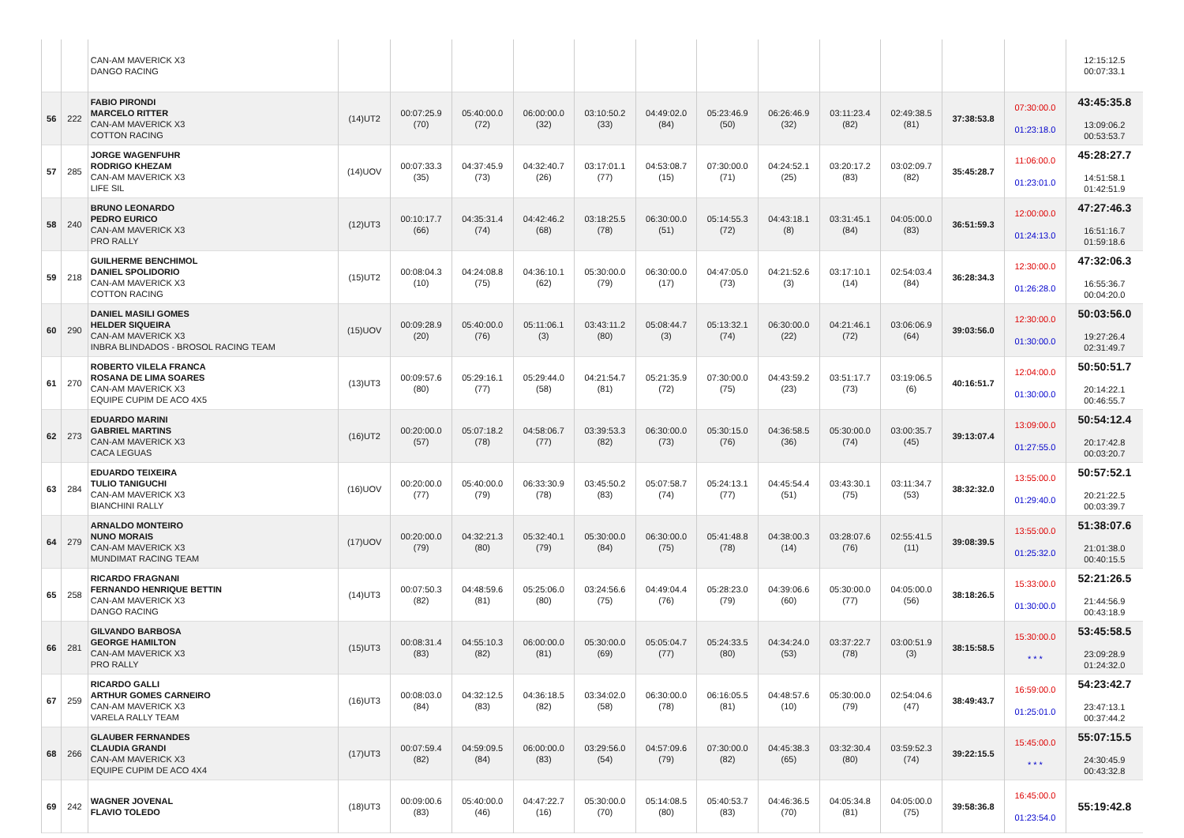| | | CAN-AM MAVERICK X3 DANGO RACING | | | | | | | | | | | | | 12:15:12.5 00:07:33.1 |
| 56 | 222 | FABIO PIRONDI MARCELO RITTER CAN-AM MAVERICK X3 COTTON RACING | (14)UT2 | 00:07:25.9 (70) | 05:40:00.0 (72) | 06:00:00.0 (32) | 03:10:50.2 (33) | 04:49:02.0 (84) | 05:23:46.9 (50) | 06:26:46.9 (32) | 03:11:23.4 (82) | 02:49:38.5 (81) | 37:38:53.8 | 07:30:00.0 01:23:18.0 | 43:45:35.8 13:09:06.2 00:53:53.7 |
| 57 | 285 | JORGE WAGENFUHR RODRIGO KHEZAM CAN-AM MAVERICK X3 LIFE SIL | (14)UOV | 00:07:33.3 (35) | 04:37:45.9 (73) | 04:32:40.7 (26) | 03:17:01.1 (77) | 04:53:08.7 (15) | 07:30:00.0 (71) | 04:24:52.1 (25) | 03:20:17.2 (83) | 03:02:09.7 (82) | 35:45:28.7 | 11:06:00.0 01:23:01.0 | 45:28:27.7 14:51:58.1 01:42:51.9 |
| 58 | 240 | BRUNO LEONARDO PEDRO EURICO CAN-AM MAVERICK X3 PRO RALLY | (12)UT3 | 00:10:17.7 (66) | 04:35:31.4 (74) | 04:42:46.2 (68) | 03:18:25.5 (78) | 06:30:00.0 (51) | 05:14:55.3 (72) | 04:43:18.1 (8) | 03:31:45.1 (84) | 04:05:00.0 (83) | 36:51:59.3 | 12:00:00.0 01:24:13.0 | 47:27:46.3 16:51:16.7 01:59:18.6 |
| 59 | 218 | GUILHERME BENCHIMOL DANIEL SPOLIDORIO CAN-AM MAVERICK X3 COTTON RACING | (15)UT2 | 00:08:04.3 (10) | 04:24:08.8 (75) | 04:36:10.1 (62) | 05:30:00.0 (79) | 06:30:00.0 (17) | 04:47:05.0 (73) | 04:21:52.6 (3) | 03:17:10.1 (14) | 02:54:03.4 (84) | 36:28:34.3 | 12:30:00.0 01:26:28.0 | 47:32:06.3 16:55:36.7 00:04:20.0 |
| 60 | 290 | DANIEL MASILI GOMES HELDER SIQUEIRA CAN-AM MAVERICK X3 INBRA BLINDADOS - BROSOL RACING TEAM | (15)UOV | 00:09:28.9 (20) | 05:40:00.0 (76) | 05:11:06.1 (3) | 03:43:11.2 (80) | 05:08:44.7 (3) | 05:13:32.1 (74) | 06:30:00.0 (22) | 04:21:46.1 (72) | 03:06:06.9 (64) | 39:03:56.0 | 12:30:00.0 01:30:00.0 | 50:03:56.0 19:27:26.4 02:31:49.7 |
| 61 | 270 | ROBERTO VILELA FRANCA ROSANA DE LIMA SOARES CAN-AM MAVERICK X3 EQUIPE CUPIM DE ACO 4X5 | (13)UT3 | 00:09:57.6 (80) | 05:29:16.1 (77) | 05:29:44.0 (58) | 04:21:54.7 (81) | 05:21:35.9 (72) | 07:30:00.0 (75) | 04:43:59.2 (23) | 03:51:17.7 (73) | 03:19:06.5 (6) | 40:16:51.7 | 12:04:00.0 01:30:00.0 | 50:50:51.7 20:14:22.1 00:46:55.7 |
| 62 | 273 | EDUARDO MARINI GABRIEL MARTINS CAN-AM MAVERICK X3 CACA LEGUAS | (16)UT2 | 00:20:00.0 (57) | 05:07:18.2 (78) | 04:58:06.7 (77) | 03:39:53.3 (82) | 06:30:00.0 (73) | 05:30:15.0 (76) | 04:36:58.5 (36) | 05:30:00.0 (74) | 03:00:35.7 (45) | 39:13:07.4 | 13:09:00.0 01:27:55.0 | 50:54:12.4 20:17:42.8 00:03:20.7 |
| 63 | 284 | EDUARDO TEIXEIRA TULIO TANIGUCHI CAN-AM MAVERICK X3 BIANCHINI RALLY | (16)UOV | 00:20:00.0 (77) | 05:40:00.0 (79) | 06:33:30.9 (78) | 03:45:50.2 (83) | 05:07:58.7 (74) | 05:24:13.1 (77) | 04:45:54.4 (51) | 03:43:30.1 (75) | 03:11:34.7 (53) | 38:32:32.0 | 13:55:00.0 01:29:40.0 | 50:57:52.1 20:21:22.5 00:03:39.7 |
| 64 | 279 | ARNALDO MONTEIRO NUNO MORAIS CAN-AM MAVERICK X3 MUNDIMAT RACING TEAM | (17)UOV | 00:20:00.0 (79) | 04:32:21.3 (80) | 05:32:40.1 (79) | 05:30:00.0 (84) | 06:30:00.0 (75) | 05:41:48.8 (78) | 04:38:00.3 (14) | 03:28:07.6 (76) | 02:55:41.5 (11) | 39:08:39.5 | 13:55:00.0 01:25:32.0 | 51:38:07.6 21:01:38.0 00:40:15.5 |
| 65 | 258 | RICARDO FRAGNANI FERNANDO HENRIQUE BETTIN CAN-AM MAVERICK X3 DANGO RACING | (14)UT3 | 00:07:50.3 (82) | 04:48:59.6 (81) | 05:25:06.0 (80) | 03:24:56.6 (75) | 04:49:04.4 (76) | 05:28:23.0 (79) | 04:39:06.6 (60) | 05:30:00.0 (77) | 04:05:00.0 (56) | 38:18:26.5 | 15:33:00.0 01:30:00.0 | 52:21:26.5 21:44:56.9 00:43:18.9 |
| 66 | 281 | GILVANDO BARBOSA GEORGE HAMILTON CAN-AM MAVERICK X3 PRO RALLY | (15)UT3 | 00:08:31.4 (83) | 04:55:10.3 (82) | 06:00:00.0 (81) | 05:30:00.0 (69) | 05:05:04.7 (77) | 05:24:33.5 (80) | 04:34:24.0 (53) | 03:37:22.7 (78) | 03:00:51.9 (3) | 38:15:58.5 | 15:30:00.0 * * * | 53:45:58.5 23:09:28.9 01:24:32.0 |
| 67 | 259 | RICARDO GALLI ARTHUR GOMES CARNEIRO CAN-AM MAVERICK X3 VARELA RALLY TEAM | (16)UT3 | 00:08:03.0 (84) | 04:32:12.5 (83) | 04:36:18.5 (82) | 03:34:02.0 (58) | 06:30:00.0 (78) | 06:16:05.5 (81) | 04:48:57.6 (10) | 05:30:00.0 (79) | 02:54:04.6 (47) | 38:49:43.7 | 16:59:00.0 01:25:01.0 | 54:23:42.7 23:47:13.1 00:37:44.2 |
| 68 | 266 | GLAUBER FERNANDES CLAUDIA GRANDI CAN-AM MAVERICK X3 EQUIPE CUPIM DE ACO 4X4 | (17)UT3 | 00:07:59.4 (82) | 04:59:09.5 (84) | 06:00:00.0 (83) | 03:29:56.0 (54) | 04:57:09.6 (79) | 07:30:00.0 (82) | 04:45:38.3 (65) | 03:32:30.4 (80) | 03:59:52.3 (74) | 39:22:15.5 | 15:45:00.0 * * * | 55:07:15.5 24:30:45.9 00:43:32.8 |
| 69 | 242 | WAGNER JOVENAL FLAVIO TOLEDO | (18)UT3 | 00:09:00.6 (83) | 05:40:00.0 (46) | 04:47:22.7 (16) | 05:30:00.0 (70) | 05:14:08.5 (80) | 05:40:53.7 (83) | 04:46:36.5 (70) | 04:05:34.8 (81) | 04:05:00.0 (75) | 39:58:36.8 | 16:45:00.0 01:23:54.0 | 55:19:42.8 |